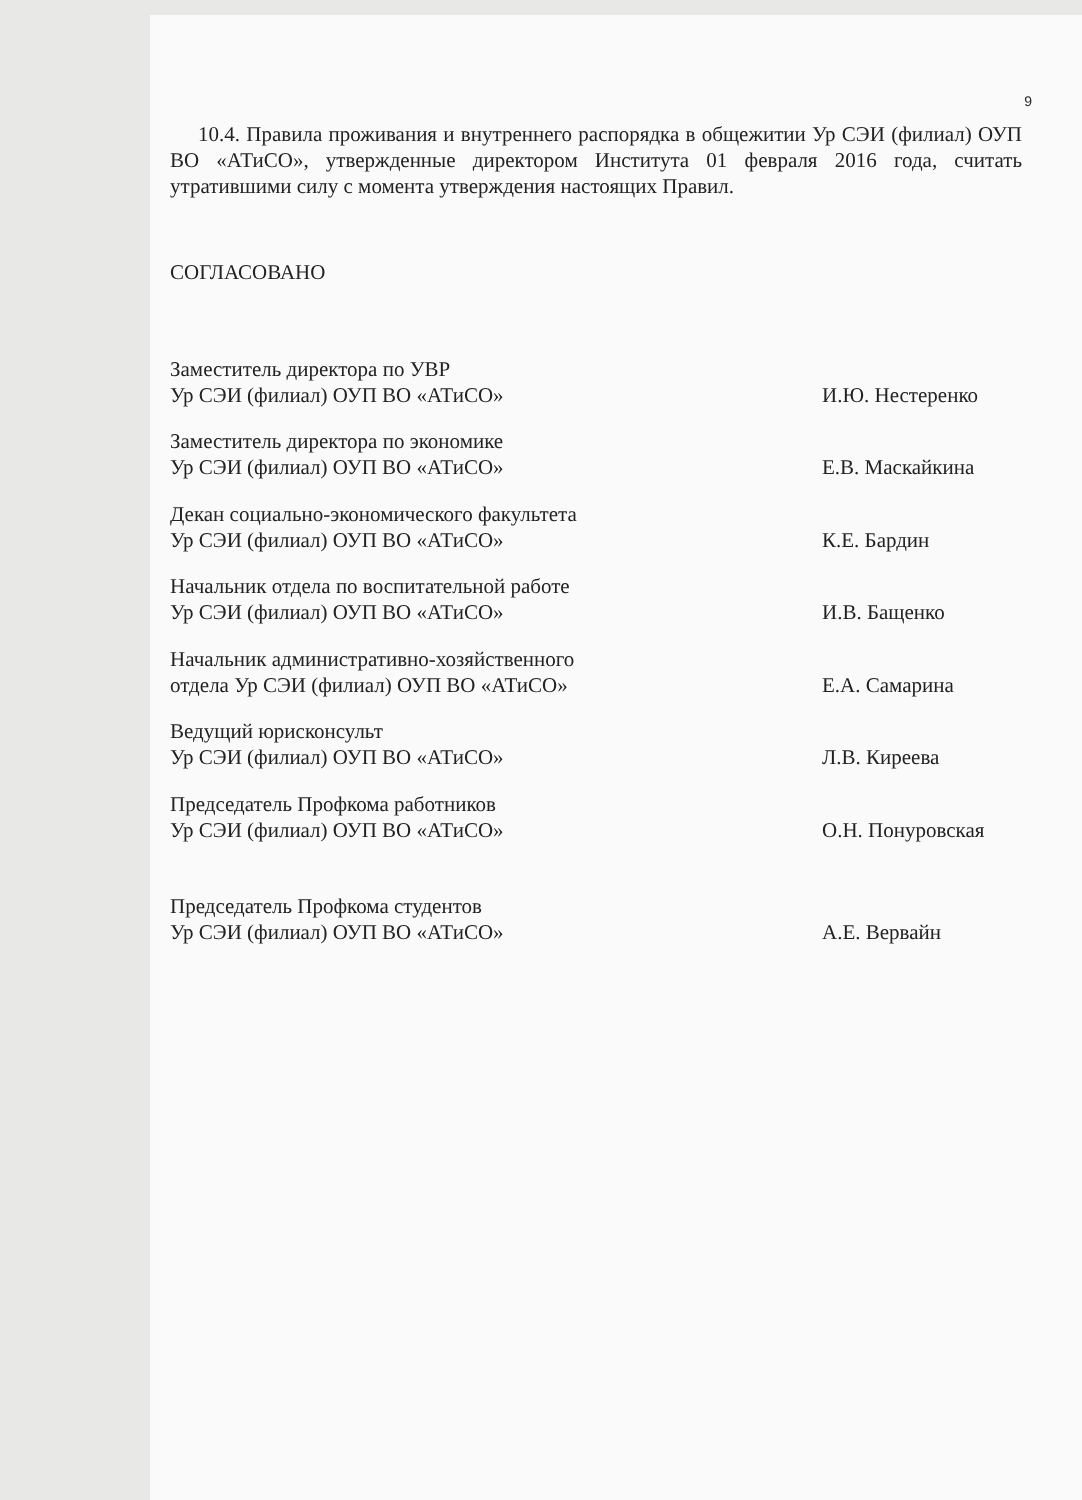9
10.4. Правила проживания и внутреннего распорядка в общежитии Ур СЭИ (филиал) ОУП ВО «АТиСО», утвержденные директором Института 01 февраля 2016 года, считать утратившими силу с момента утверждения настоящих Правил.
СОГЛАСОВАНО
| Заместитель директора по УВР Ур СЭИ (филиал) ОУП ВО «АТиСО» | | И.Ю. Нестеренко |
| Заместитель директора по экономике Ур СЭИ (филиал) ОУП ВО «АТиСО» | | Е.В. Маскайкина |
| Декан социально-экономического факультета Ур СЭИ (филиал) ОУП ВО «АТиСО» | | К.Е. Бардин |
| Начальник отдела по воспитательной работе Ур СЭИ (филиал) ОУП ВО «АТиСО» | | И.В. Бащенко |
| Начальник административно-хозяйственного отдела Ур СЭИ (филиал) ОУП ВО «АТиСО» | | Е.А. Самарина |
| Ведущий юрисконсульт Ур СЭИ (филиал) ОУП ВО «АТиСО» | | Л.В. Киреева |
| Председатель Профкома работников Ур СЭИ (филиал) ОУП ВО «АТиСО» | | О.Н. Понуровская |
| Председатель Профкома студентов Ур СЭИ (филиал) ОУП ВО «АТиСО» | | А.Е. Вервайн |